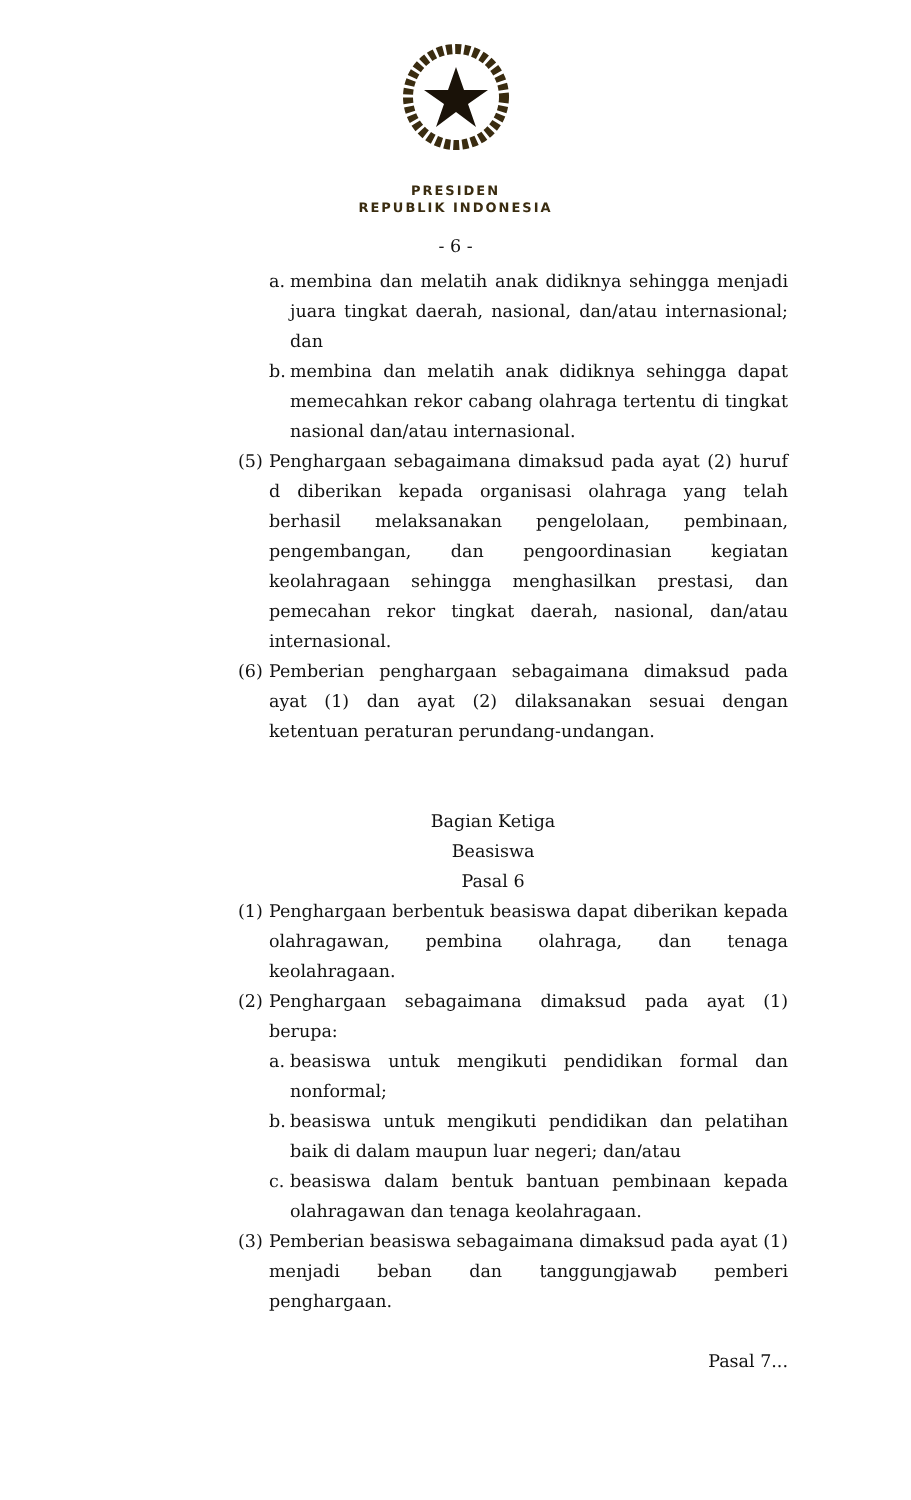PRESIDEN
REPUBLIK INDONESIA
- 6 -
a. membina dan melatih anak didiknya sehingga menjadi juara tingkat daerah, nasional, dan/atau internasional; dan
b. membina dan melatih anak didiknya sehingga dapat memecahkan rekor cabang olahraga tertentu di tingkat nasional dan/atau internasional.
(5)
Penghargaan sebagaimana dimaksud pada ayat (2) huruf d diberikan kepada organisasi olahraga yang telah berhasil melaksanakan pengelolaan, pembinaan, pengembangan, dan pengoordinasian kegiatan keolahragaan sehingga menghasilkan prestasi, dan pemecahan rekor tingkat daerah, nasional, dan/atau internasional.
(6)
Pemberian penghargaan sebagaimana dimaksud pada ayat (1) dan ayat (2) dilaksanakan sesuai dengan ketentuan peraturan perundang-undangan.
Bagian Ketiga
Beasiswa
Pasal 6
(1)
Penghargaan berbentuk beasiswa dapat diberikan kepada olahragawan, pembina olahraga, dan tenaga keolahragaan.
(2)
Penghargaan sebagaimana dimaksud pada ayat (1) berupa:
a. beasiswa untuk mengikuti pendidikan formal dan nonformal;
b. beasiswa untuk mengikuti pendidikan dan pelatihan baik di dalam maupun luar negeri; dan/atau
c. beasiswa dalam bentuk bantuan pembinaan kepada olahragawan dan tenaga keolahragaan.
(3)
Pemberian beasiswa sebagaimana dimaksud pada ayat (1) menjadi beban dan tanggungjawab pemberi penghargaan.
Pasal 7...